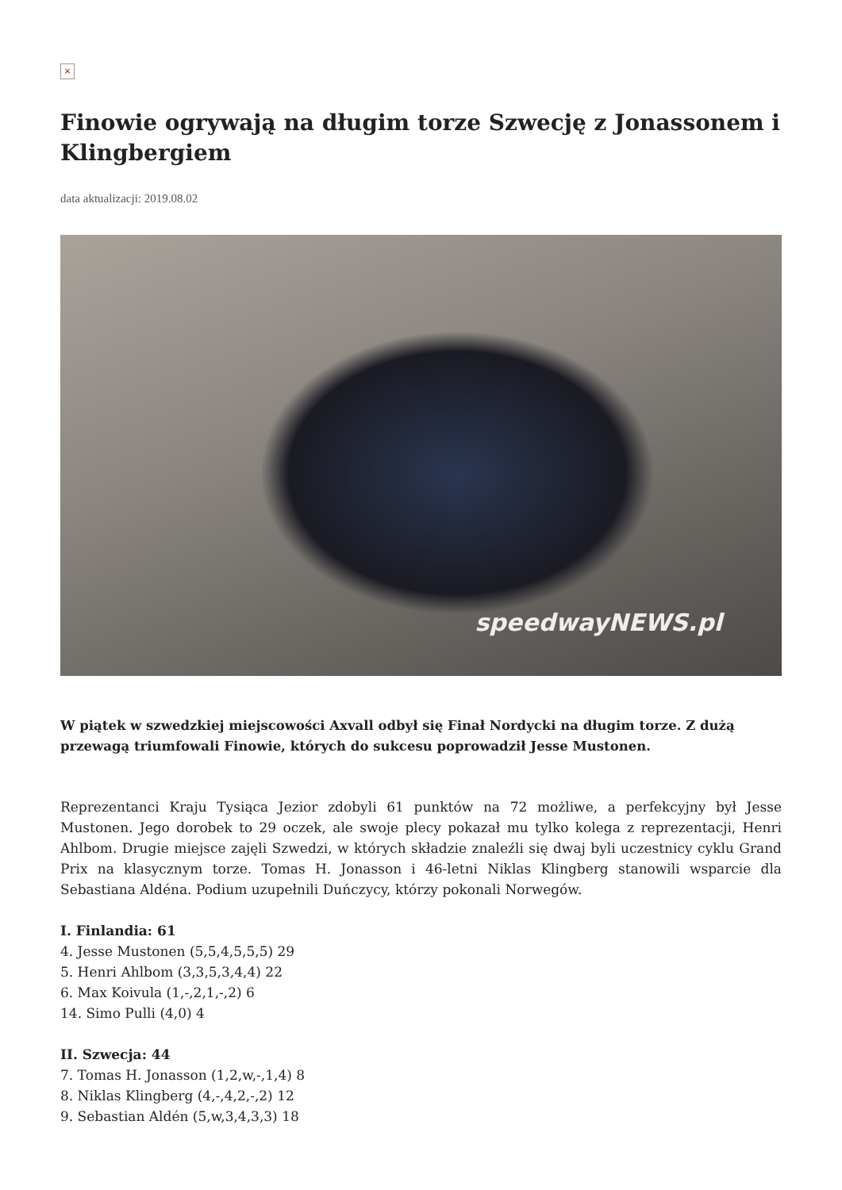×
Finowie ogrywają na długim torze Szwecję z Jonassonem i Klingbergiem
data aktualizacji: 2019.08.02
speedwayNEWS.pl
W piątek w szwedzkiej miejscowości Axvall odbył się Finał Nordycki na długim torze. Z dużą przewagą triumfowali Finowie, których do sukcesu poprowadził Jesse Mustonen.
Reprezentanci Kraju Tysiąca Jezior zdobyli 61 punktów na 72 możliwe, a perfekcyjny był Jesse Mustonen. Jego dorobek to 29 oczek, ale swoje plecy pokazał mu tylko kolega z reprezentacji, Henri Ahlbom. Drugie miejsce zajęli Szwedzi, w których składzie znaleźli się dwaj byli uczestnicy cyklu Grand Prix na klasycznym torze. Tomas H. Jonasson i 46-letni Niklas Klingberg stanowili wsparcie dla Sebastiana Aldéna. Podium uzupełnili Duńczycy, którzy pokonali Norwegów.
I. Finlandia: 61
4. Jesse Mustonen (5,5,4,5,5,5) 29
5. Henri Ahlbom (3,3,5,3,4,4) 22
6. Max Koivula (1,-,2,1,-,2) 6
14. Simo Pulli (4,0) 4
II. Szwecja: 44
7. Tomas H. Jonasson (1,2,w,-,1,4) 8
8. Niklas Klingberg (4,-,4,2,-,2) 12
9. Sebastian Aldén (5,w,3,4,3,3) 18